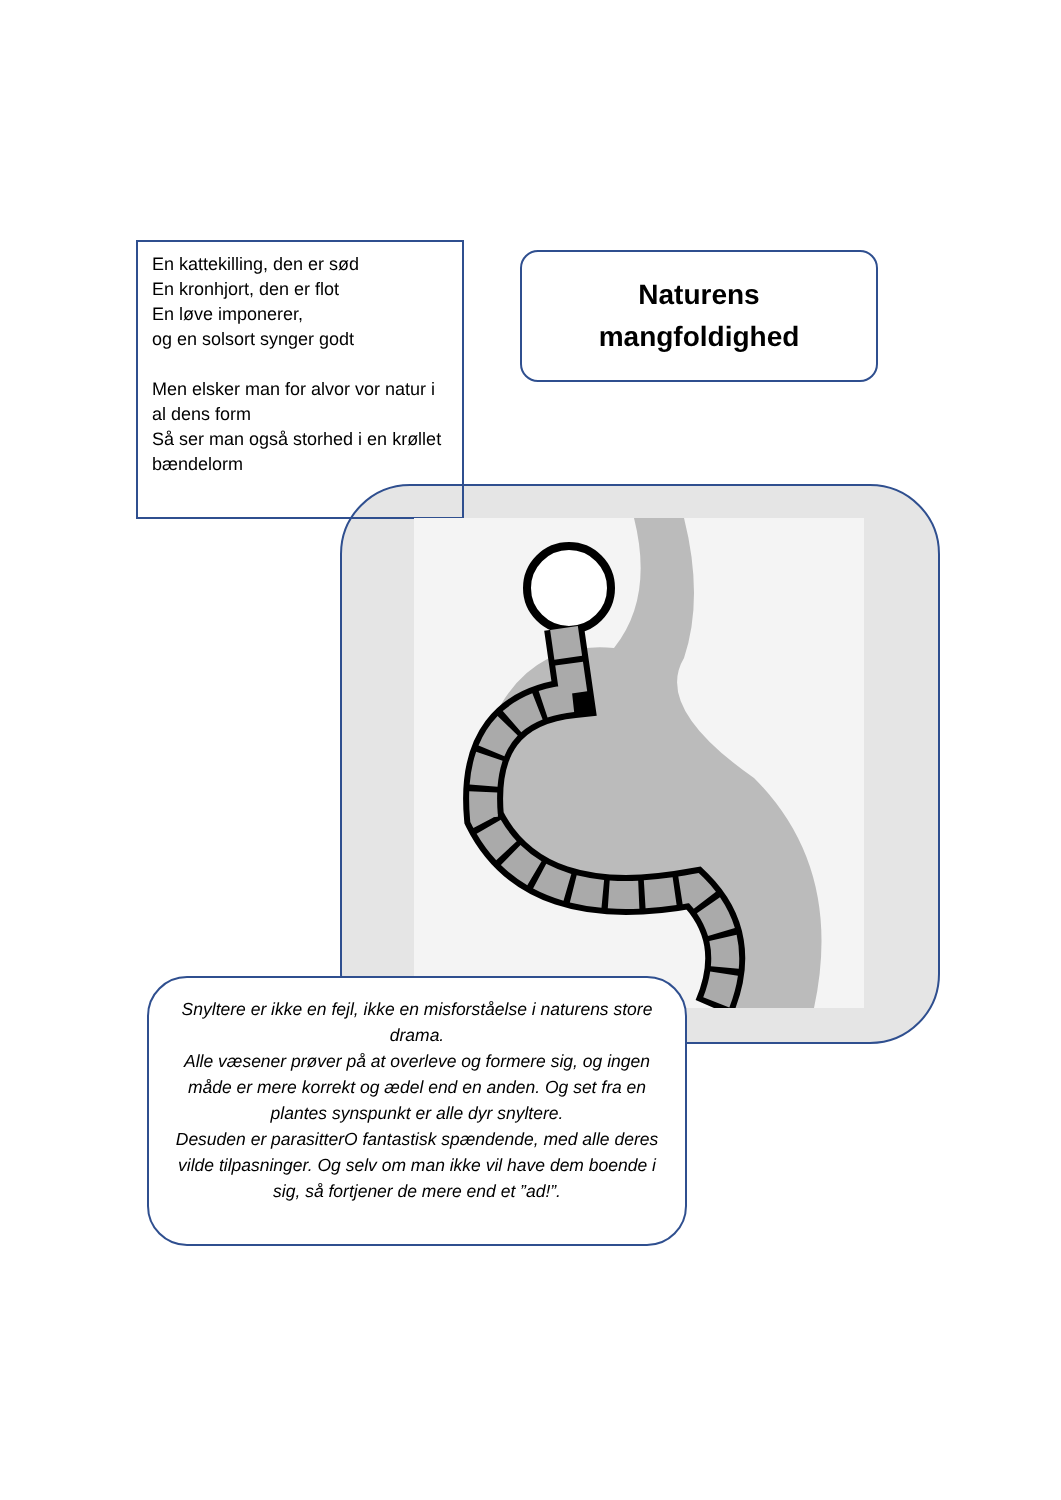En kattekilling, den er sød
En kronhjort, den er flot
En løve imponerer,
og en solsort synger godt
Men elsker man for alvor vor natur i al dens form
Så ser man også storhed i en krøllet bændelorm
Naturens
mangfoldighed
Snyltere er ikke en fejl, ikke en misforståelse i naturens store drama.
Alle væsener prøver på at overleve og formere sig, og ingen måde er mere korrekt og ædel end en anden. Og set fra en plantes synspunkt er alle dyr snyltere.
Desuden er parasitterO fantastisk spændende, med alle deres vilde tilpasninger. Og selv om man ikke vil have dem boende i sig, så fortjener de mere end et ”ad!”.